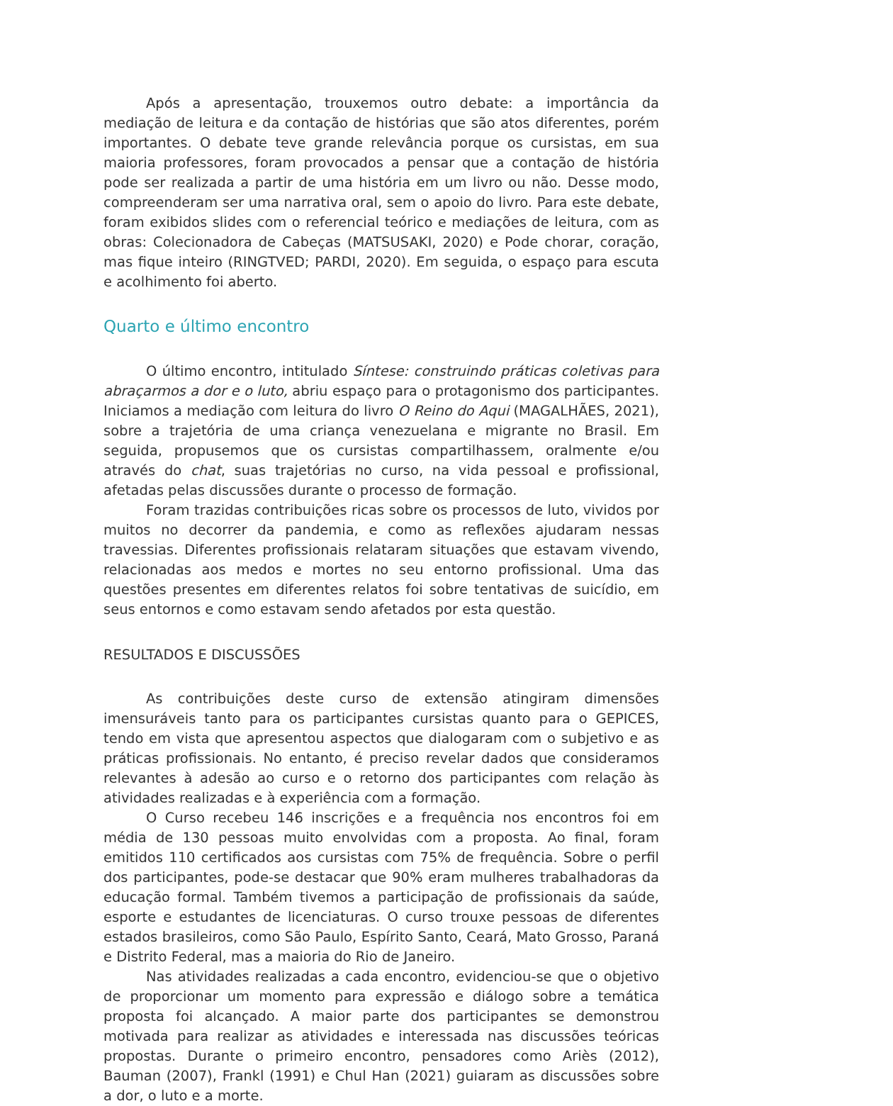Após a apresentação, trouxemos outro debate: a importância da mediação de leitura e da contação de histórias que são atos diferentes, porém importantes. O debate teve grande relevância porque os cursistas, em sua maioria professores, foram provocados a pensar que a contação de história pode ser realizada a partir de uma história em um livro ou não. Desse modo, compreenderam ser uma narrativa oral, sem o apoio do livro. Para este debate, foram exibidos slides com o referencial teórico e mediações de leitura, com as obras: Colecionadora de Cabeças (MATSUSAKI, 2020) e Pode chorar, coração, mas fique inteiro (RINGTVED; PARDI, 2020). Em seguida, o espaço para escuta e acolhimento foi aberto.
Quarto e último encontro
O último encontro, intitulado Síntese: construindo práticas coletivas para abraçarmos a dor e o luto, abriu espaço para o protagonismo dos participantes. Iniciamos a mediação com leitura do livro O Reino do Aqui (MAGALHÃES, 2021), sobre a trajetória de uma criança venezuelana e migrante no Brasil. Em seguida, propusemos que os cursistas compartilhassem, oralmente e/ou através do chat, suas trajetórias no curso, na vida pessoal e profissional, afetadas pelas discussões durante o processo de formação.
Foram trazidas contribuições ricas sobre os processos de luto, vividos por muitos no decorrer da pandemia, e como as reflexões ajudaram nessas travessias. Diferentes profissionais relataram situações que estavam vivendo, relacionadas aos medos e mortes no seu entorno profissional. Uma das questões presentes em diferentes relatos foi sobre tentativas de suicídio, em seus entornos e como estavam sendo afetados por esta questão.
RESULTADOS E DISCUSSÕES
As contribuições deste curso de extensão atingiram dimensões imensuráveis tanto para os participantes cursistas quanto para o GEPICES, tendo em vista que apresentou aspectos que dialogaram com o subjetivo e as práticas profissionais. No entanto, é preciso revelar dados que consideramos relevantes à adesão ao curso e o retorno dos participantes com relação às atividades realizadas e à experiência com a formação.
O Curso recebeu 146 inscrições e a frequência nos encontros foi em média de 130 pessoas muito envolvidas com a proposta. Ao final, foram emitidos 110 certificados aos cursistas com 75% de frequência. Sobre o perfil dos participantes, pode-se destacar que 90% eram mulheres trabalhadoras da educação formal. Também tivemos a participação de profissionais da saúde, esporte e estudantes de licenciaturas. O curso trouxe pessoas de diferentes estados brasileiros, como São Paulo, Espírito Santo, Ceará, Mato Grosso, Paraná e Distrito Federal, mas a maioria do Rio de Janeiro.
Nas atividades realizadas a cada encontro, evidenciou-se que o objetivo de proporcionar um momento para expressão e diálogo sobre a temática proposta foi alcançado. A maior parte dos participantes se demonstrou motivada para realizar as atividades e interessada nas discussões teóricas propostas. Durante o primeiro encontro, pensadores como Ariès (2012), Bauman (2007), Frankl (1991) e Chul Han (2021) guiaram as discussões sobre a dor, o luto e a morte.